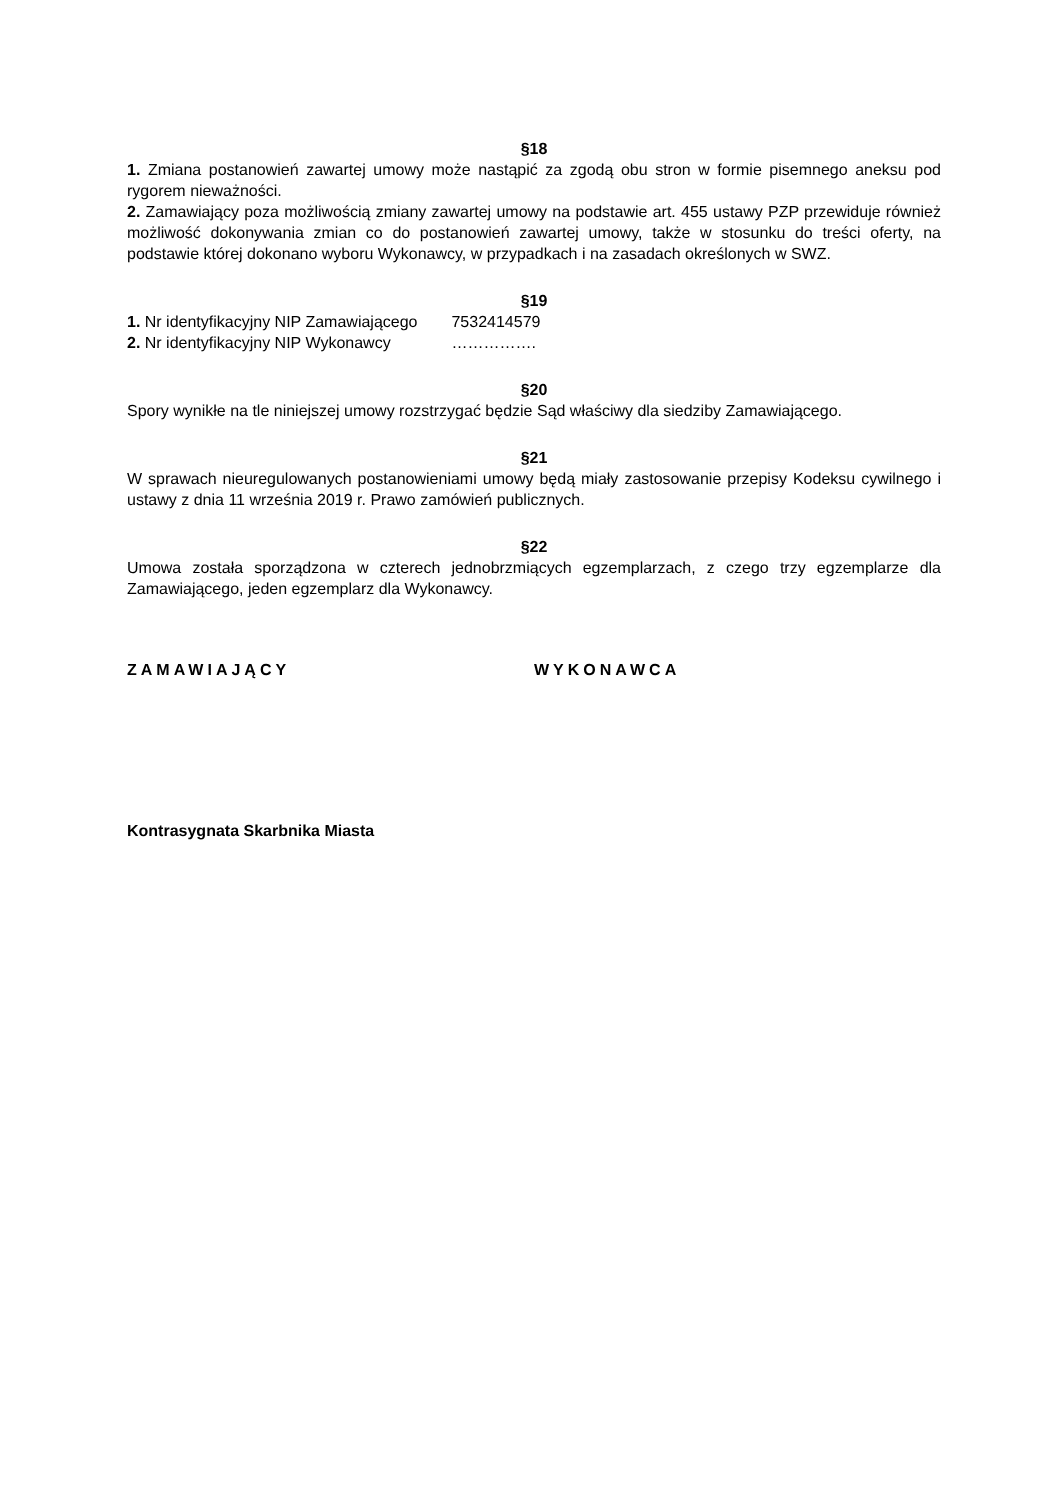§18
1. Zmiana postanowień zawartej umowy może nastąpić za zgodą obu stron w formie pisemnego aneksu pod rygorem nieważności.
2. Zamawiający poza możliwością zmiany zawartej umowy na podstawie art. 455 ustawy PZP przewiduje również możliwość dokonywania zmian co do postanowień zawartej umowy, także w stosunku do treści oferty, na podstawie której dokonano wyboru Wykonawcy, w przypadkach i na zasadach określonych w SWZ.
§19
1. Nr identyfikacyjny NIP Zamawiającego 7532414579
2. Nr identyfikacyjny NIP Wykonawcy …………….
§20
Spory wynikłe na tle niniejszej umowy rozstrzygać będzie Sąd właściwy dla siedziby Zamawiającego.
§21
W sprawach nieuregulowanych postanowieniami umowy będą miały zastosowanie przepisy Kodeksu cywilnego i ustawy z dnia 11 września 2019 r. Prawo zamówień publicznych.
§22
Umowa została sporządzona w czterech jednobrzmiących egzemplarzach, z czego trzy egzemplarze dla Zamawiającego, jeden egzemplarz dla Wykonawcy.
ZAMAWIAJĄCY WYKONAWCA
Kontrasygnata Skarbnika Miasta